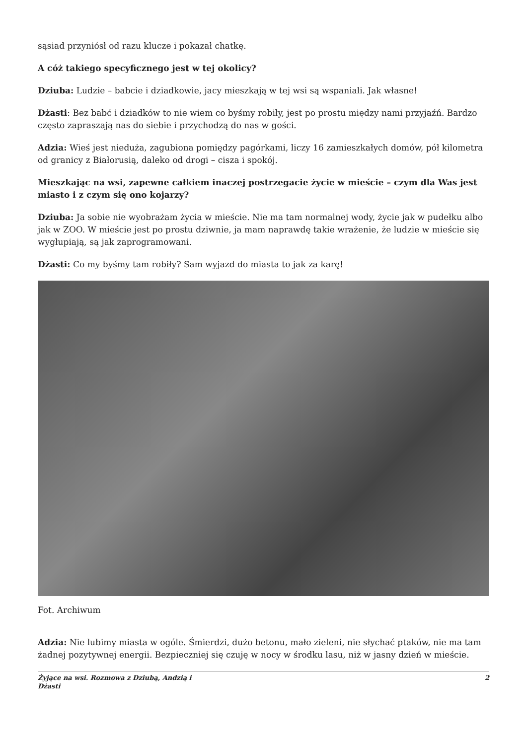sąsiad przyniósł od razu klucze i pokazał chatkę.
A cóż takiego specyficznego jest w tej okolicy?
Dziuba: Ludzie – babcie i dziadkowie, jacy mieszkają w tej wsi są wspaniali. Jak własne!
Dżasti: Bez babć i dziadków to nie wiem co byśmy robiły, jest po prostu między nami przyjaźń. Bardzo często zapraszają nas do siebie i przychodzą do nas w gości.
Adzia: Wieś jest nieduża, zagubiona pomiędzy pagórkami, liczy 16 zamieszkałych domów, pół kilometra od granicy z Białorusią, daleko od drogi – cisza i spokój.
Mieszkając na wsi, zapewne całkiem inaczej postrzegacie życie w mieście – czym dla Was jest miasto i z czym się ono kojarzy?
Dziuba: Ja sobie nie wyobrażam życia w mieście. Nie ma tam normalnej wody, życie jak w pudełku albo jak w ZOO. W mieście jest po prostu dziwnie, ja mam naprawdę takie wrażenie, że ludzie w mieście się wygłupiają, są jak zaprogramowani.
Dżasti: Co my byśmy tam robiły? Sam wyjazd do miasta to jak za karę!
Fot. Archiwum
Adzia: Nie lubimy miasta w ogóle. Śmierdzi, dużo betonu, mało zieleni, nie słychać ptaków, nie ma tam żadnej pozytywnej energii. Bezpieczniej się czuję w nocy w środku lasu, niż w jasny dzień w mieście.
Żyjące na wsi. Rozmowa z Dziubą, Andzią i
Dżasti 2